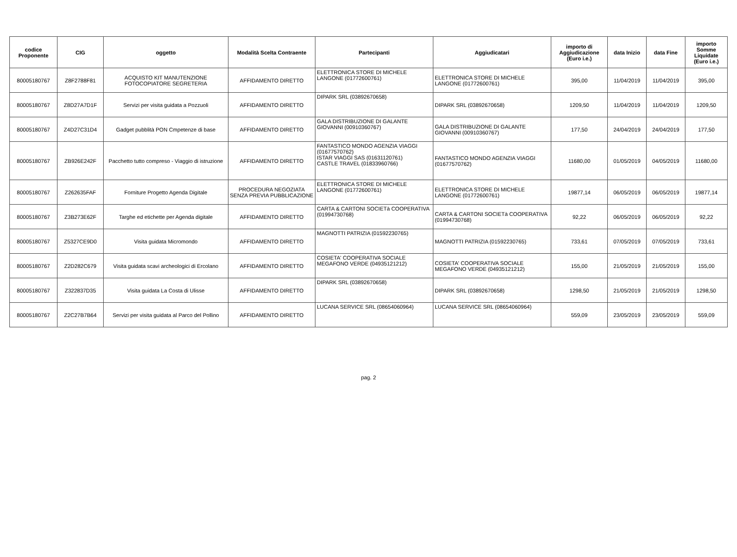| codice Proponente | CIG | oggetto | Modalità Scelta Contraente | Partecipanti | Aggiudicatari | importo di Aggiudicazione (Euro i.e.) | data Inizio | data Fine | importo Somme Liquidate (Euro i.e.) |
| --- | --- | --- | --- | --- | --- | --- | --- | --- | --- |
| 80005180767 | Z8F2788F81 | ACQUISTO KIT MANUTENZIONE FOTOCOPIATORE SEGRETERIA | AFFIDAMENTO DIRETTO | ELETTRONICA STORE DI MICHELE LANGONE (01772600761) | ELETTRONICA STORE DI MICHELE LANGONE (01772600761) | 395,00 | 11/04/2019 | 11/04/2019 | 395,00 |
| 80005180767 | Z8D27A7D1F | Servizi per visita guidata a Pozzuoli | AFFIDAMENTO DIRETTO | DIPARK SRL (03892670658) | DIPARK SRL (03892670658) | 1209,50 | 11/04/2019 | 11/04/2019 | 1209,50 |
| 80005180767 | Z4D27C31D4 | Gadget pubblità PON Cmpetenze di base | AFFIDAMENTO DIRETTO | GALA DISTRIBUZIONE DI GALANTE GIOVANNI (00910360767) | GALA DISTRIBUZIONE DI GALANTE GIOVANNI (00910360767) | 177,50 | 24/04/2019 | 24/04/2019 | 177,50 |
| 80005180767 | ZB926E242F | Pacchetto tutto compreso - Viaggio di istruzione | AFFIDAMENTO DIRETTO | FANTASTICO MONDO AGENZIA VIAGGI (01677570762) ISTAR VIAGGI SAS (01631120761) CASTLE TRAVEL (01833960766) | FANTASTICO MONDO AGENZIA VIAGGI (01677570762) | 11680,00 | 01/05/2019 | 04/05/2019 | 11680,00 |
| 80005180767 | Z262635FAF | Forniture Progetto Agenda Digitale | PROCEDURA NEGOZIATA SENZA PREVIA PUBBLICAZIONE | ELETTRONICA STORE DI MICHELE LANGONE (01772600761) | ELETTRONICA STORE DI MICHELE LANGONE (01772600761) | 19877,14 | 06/05/2019 | 06/05/2019 | 19877,14 |
| 80005180767 | Z3B273E62F | Targhe ed etichette per Agenda digitale | AFFIDAMENTO DIRETTO | CARTA & CARTONI SOCIETà COOPERATIVA (01994730768) | CARTA & CARTONI SOCIETà COOPERATIVA (01994730768) | 92,22 | 06/05/2019 | 06/05/2019 | 92,22 |
| 80005180767 | Z5327CE9D0 | Visita guidata Micromondo | AFFIDAMENTO DIRETTO | MAGNOTTI PATRIZIA (01592230765) | MAGNOTTI PATRIZIA (01592230765) | 733,61 | 07/05/2019 | 07/05/2019 | 733,61 |
| 80005180767 | Z2D282C679 | Visita guidata scavi archeologici di Ercolano | AFFIDAMENTO DIRETTO | COSIETA' COOPERATIVA SOCIALE MEGAFONO VERDE (04935121212) | COSIETA' COOPERATIVA SOCIALE MEGAFONO VERDE (04935121212) | 155,00 | 21/05/2019 | 21/05/2019 | 155,00 |
| 80005180767 | Z322837D35 | Visita guidata La Costa di Ulisse | AFFIDAMENTO DIRETTO | DIPARK SRL (03892670658) | DIPARK SRL (03892670658) | 1298,50 | 21/05/2019 | 21/05/2019 | 1298,50 |
| 80005180767 | Z2C27B7B64 | Servizi per visita guidata al Parco del Pollino | AFFIDAMENTO DIRETTO | LUCANA SERVICE SRL (08654060964) | LUCANA SERVICE SRL (08654060964) | 559,09 | 23/05/2019 | 23/05/2019 | 559,09 |
pag. 2